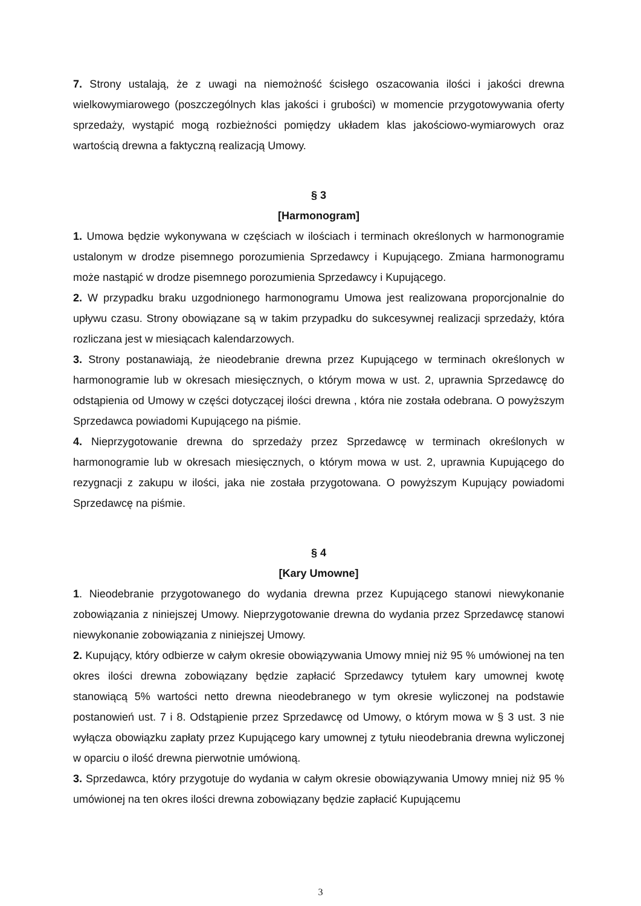7. Strony ustalają, że z uwagi na niemożność ścisłego oszacowania ilości i jakości drewna wielkowymiarowego (poszczególnych klas jakości i grubości) w momencie przygotowywania oferty sprzedaży, wystąpić mogą rozbieżności pomiędzy układem klas jakościowo-wymiarowych oraz wartością drewna a faktyczną realizacją Umowy.
§ 3
[Harmonogram]
1. Umowa będzie wykonywana w częściach w ilościach i terminach określonych w harmonogramie ustalonym w drodze pisemnego porozumienia Sprzedawcy i Kupującego. Zmiana harmonogramu może nastąpić w drodze pisemnego porozumienia Sprzedawcy i Kupującego.
2. W przypadku braku uzgodnionego harmonogramu Umowa jest realizowana proporcjonalnie do upływu czasu. Strony obowiązane są w takim przypadku do sukcesywnej realizacji sprzedaży, która rozliczana jest w miesiącach kalendarzowych.
3. Strony postanawiają, że nieodebranie drewna przez Kupującego w terminach określonych w harmonogramie lub w okresach miesięcznych, o którym mowa w ust. 2, uprawnia Sprzedawcę do odstąpienia od Umowy w części dotyczącej ilości drewna , która nie została odebrana. O powyższym Sprzedawca powiadomi Kupującego na piśmie.
4. Nieprzygotowanie drewna do sprzedaży przez Sprzedawcę w terminach określonych w harmonogramie lub w okresach miesięcznych, o którym mowa w ust. 2, uprawnia Kupującego do rezygnacji z zakupu w ilości, jaka nie została przygotowana. O powyższym Kupujący powiadomi Sprzedawcę na piśmie.
§ 4
[Kary Umowne]
1. Nieodebranie przygotowanego do wydania drewna przez Kupującego stanowi niewykonanie zobowiązania z niniejszej Umowy. Nieprzygotowanie drewna do wydania przez Sprzedawcę stanowi niewykonanie zobowiązania z niniejszej Umowy.
2. Kupujący, który odbierze w całym okresie obowiązywania Umowy mniej niż 95 % umówionej na ten okres ilości drewna zobowiązany będzie zapłacić Sprzedawcy tytułem kary umownej kwotę stanowiącą 5% wartości netto drewna nieodebranego w tym okresie wyliczonej na podstawie postanowień ust. 7 i 8. Odstąpienie przez Sprzedawcę od Umowy, o którym mowa w § 3 ust. 3 nie wyłącza obowiązku zapłaty przez Kupującego kary umownej z tytułu nieodebrania drewna wyliczonej w oparciu o ilość drewna pierwotnie umówioną.
3. Sprzedawca, który przygotuje do wydania w całym okresie obowiązywania Umowy mniej niż 95 % umówionej na ten okres ilości drewna zobowiązany będzie zapłacić Kupującemu
3